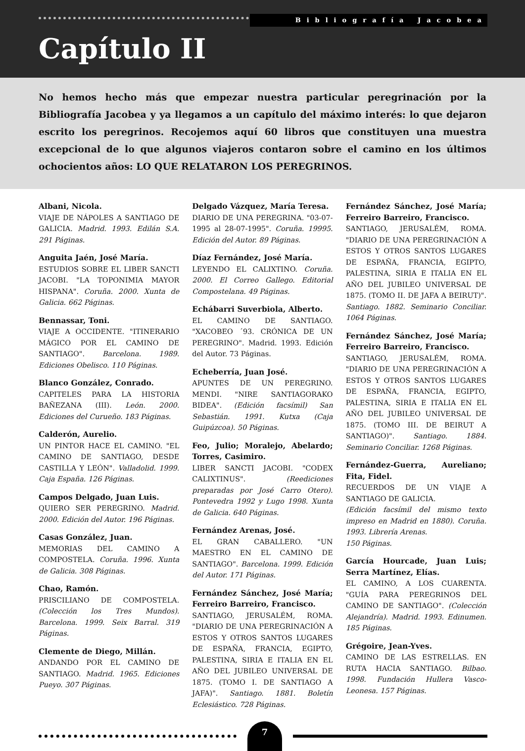Bibliografía Jacobea
Capítulo II
No hemos hecho más que empezar nuestra particular peregrinación por la Bibliografía Jacobea y ya llegamos a un capítulo del máximo interés: lo que dejaron escrito los peregrinos. Recojemos aquí 60 libros que constituyen una muestra excepcional de lo que algunos viajeros contaron sobre el camino en los últimos ochocientos años: LO QUE RELATARON LOS PEREGRINOS.
Albani, Nicola.
VIAJE DE NÁPOLES A SANTIAGO DE GALICIA. Madrid. 1993. Edilán S.A. 291 Páginas.
Anguita Jaén, José María.
ESTUDIOS SOBRE EL LIBER SANCTI JACOBI. "LA TOPONIMIA MAYOR HISPANA". Coruña. 2000. Xunta de Galicia. 662 Páginas.
Bennassar, Toni.
VIAJE A OCCIDENTE. "ITINERARIO MÁGICO POR EL CAMINO DE SANTIAGO". Barcelona. 1989. Ediciones Obelisco. 110 Páginas.
Blanco González, Conrado.
CAPITELES PARA LA HISTORIA BAÑEZANA (III). León. 2000. Ediciones del Curueño. 183 Páginas.
Calderón, Aurelio.
UN PINTOR HACE EL CAMINO. "EL CAMINO DE SANTIAGO, DESDE CASTILLA Y LEÓN". Valladolid. 1999. Caja España. 126 Páginas.
Campos Delgado, Juan Luis.
QUIERO SER PEREGRINO. Madrid. 2000. Edición del Autor. 196 Páginas.
Casas González, Juan.
MEMORIAS DEL CAMINO A COMPOSTELA. Coruña. 1996. Xunta de Galicia. 308 Páginas.
Chao, Ramón.
PRISCILIANO DE COMPOSTELA. (Colección los Tres Mundos). Barcelona. 1999. Seix Barral. 319 Páginas.
Clemente de Diego, Millán.
ANDANDO POR EL CAMINO DE SANTIAGO. Madrid. 1965. Ediciones Pueyo. 307 Páginas.
Delgado Vázquez, María Teresa.
DIARIO DE UNA PEREGRINA. "03-07-1995 al 28-07-1995". Coruña. 19995. Edición del Autor. 89 Páginas.
Díaz Fernández, José María.
LEYENDO EL CALIXTINO. Coruña. 2000. El Correo Gallego. Editorial Compostelana. 49 Páginas.
Echábarri Suverbiola, Alberto.
EL CAMINO DE SANTIAGO. "XACOBEO ´93. CRÓNICA DE UN PEREGRINO". Madrid. 1993. Edición del Autor. 73 Páginas.
Echeberría, Juan José.
APUNTES DE UN PEREGRINO. MENDI. "NIRE SANTIAGORAKO BIDEA". (Edición facsímil) San Sebastián. 1991. Kutxa (Caja Guipúzcoa). 50 Páginas.
Feo, Julio; Moralejo, Abelardo; Torres, Casimiro.
LIBER SANCTI JACOBI. "CODEX CALIXTINUS". (Reediciones preparadas por José Carro Otero). Pontevedra 1992 y Lugo 1998. Xunta de Galicia. 640 Páginas.
Fernández Arenas, José.
EL GRAN CABALLERO. "UN MAESTRO EN EL CAMINO DE SANTIAGO". Barcelona. 1999. Edición del Autor. 171 Páginas.
Fernández Sánchez, José María; Ferreiro Barreiro, Francisco.
SANTIAGO, JERUSALÉM, ROMA. "DIARIO DE UNA PEREGRINACIÓN A ESTOS Y OTROS SANTOS LUGARES DE ESPAÑA, FRANCIA, EGIPTO, PALESTINA, SIRIA E ITALIA EN EL AÑO DEL JUBILEO UNIVERSAL DE 1875. (TOMO I. DE SANTIAGO A JAFA)". Santiago. 1881. Boletín Eclesiástico. 728 Páginas.
Fernández Sánchez, José María; Ferreiro Barreiro, Francisco.
SANTIAGO, JERUSALÉM, ROMA. "DIARIO DE UNA PEREGRINACIÓN A ESTOS Y OTROS SANTOS LUGARES DE ESPAÑA, FRANCIA, EGIPTO, PALESTINA, SIRIA E ITALIA EN EL AÑO DEL JUBILEO UNIVERSAL DE 1875. (TOMO II. DE JAFA A BEIRUT)". Santiago. 1882. Seminario Conciliar. 1064 Páginas.
Fernández Sánchez, José María; Ferreiro Barreiro, Francisco.
SANTIAGO, JERUSALÉM, ROMA. "DIARIO DE UNA PEREGRINACIÓN A ESTOS Y OTROS SANTOS LUGARES DE ESPAÑA, FRANCIA, EGIPTO, PALESTINA, SIRIA E ITALIA EN EL AÑO DEL JUBILEO UNIVERSAL DE 1875. (TOMO III. DE BEIRUT A SANTIAGO)". Santiago. 1884. Seminario Conciliar. 1268 Páginas.
Fernández-Guerra, Aureliano; Fita, Fidel.
RECUERDOS DE UN VIAJE A SANTIAGO DE GALICIA.
(Edición facsímil del mismo texto impreso en Madrid en 1880). Coruña. 1993. Librería Arenas.
150 Páginas.
García Hourcade, Juan Luis; Serra Martínez, Elías.
EL CAMINO, A LOS CUARENTA. "GUÍA PARA PEREGRINOS DEL CAMINO DE SANTIAGO". (Colección Alejandría). Madrid. 1993. Edinumen. 185 Páginas.
Grégoire, Jean-Yves.
CAMINO DE LAS ESTRELLAS. EN RUTA HACIA SANTIAGO. Bilbao. 1998. Fundación Hullera Vasco-Leonesa. 157 Páginas.
7